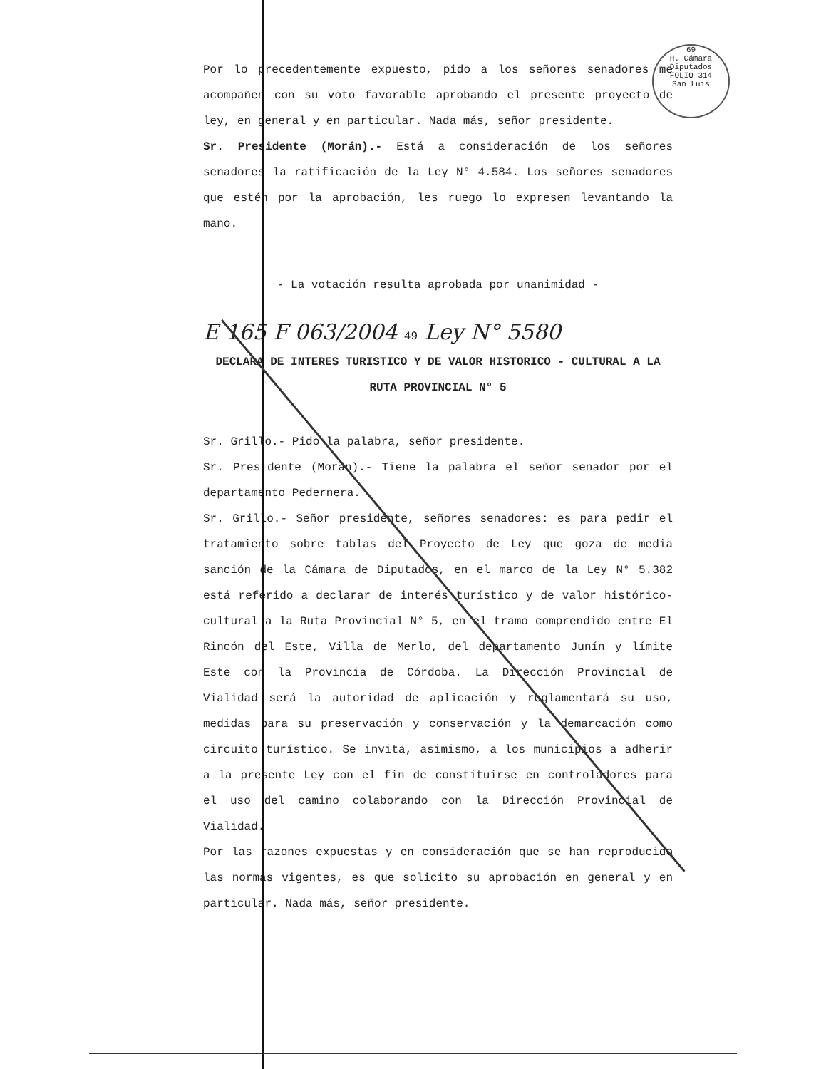69
H. Cámara Diputados
FOLIO 314
San Luis
Por lo precedentemente expuesto, pido a los señores senadores me acompañen con su voto favorable aprobando el presente proyecto de ley, en general y en particular. Nada más, señor presidente.
Sr. Presidente (Morán).- Está a consideración de los señores senadores la ratificación de la Ley N° 4.584. Los señores senadores que estén por la aprobación, les ruego lo expresen levantando la mano.
- La votación resulta aprobada por unanimidad -
E 165 F 063/2004 49 Ley N° 5580
DECLARA DE INTERES TURISTICO Y DE VALOR HISTORICO - CULTURAL A LA RUTA PROVINCIAL N° 5
Sr. Grillo.- Pido la palabra, señor presidente.
Sr. Presidente (Morán).- Tiene la palabra el señor senador por el departamento Pedernera.
Sr. Grillo.- Señor presidente, señores senadores: es para pedir el tratamiento sobre tablas del Proyecto de Ley que goza de media sanción de la Cámara de Diputados, en el marco de la Ley N° 5.382 está referido a declarar de interés turístico y de valor histórico-cultural a la Ruta Provincial N° 5, en el tramo comprendido entre El Rincón del Este, Villa de Merlo, del departamento Junín y límite Este con la Provincia de Córdoba. La Dirección Provincial de Vialidad será la autoridad de aplicación y reglamentará su uso, medidas para su preservación y conservación y la demarcación como circuito turístico. Se invita, asimismo, a los municipios a adherir a la presente Ley con el fin de constituirse en controladores para el uso del camino colaborando con la Dirección Provincial de Vialidad.
Por las razones expuestas y en consideración que se han reproducido las normas vigentes, es que solicito su aprobación en general y en particular. Nada más, señor presidente.